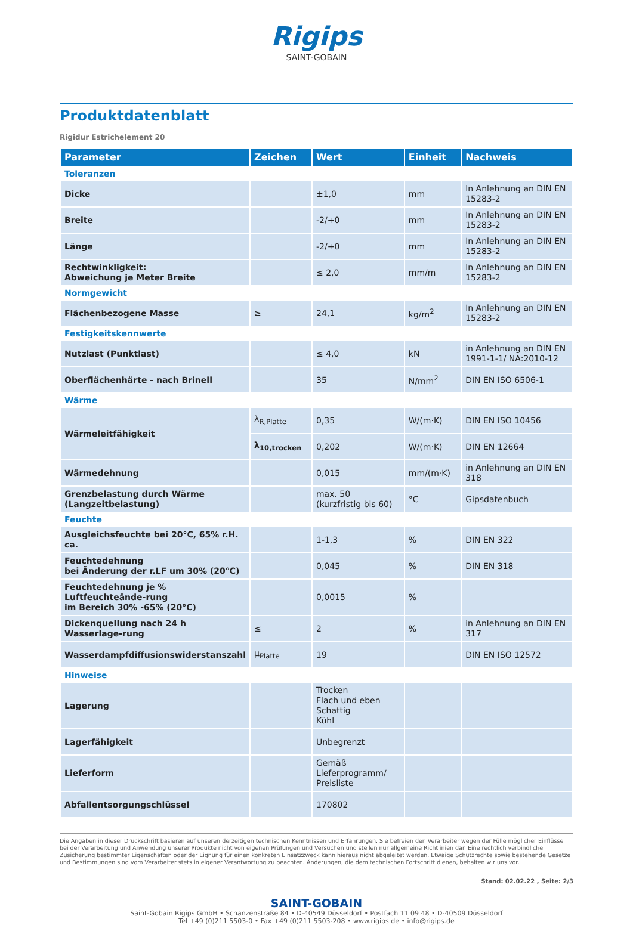Rigips
SAINT-GOBAIN
Produktdatenblatt
Rigidur Estrichelement 20
| Parameter | Zeichen | Wert | Einheit | Nachweis |
| --- | --- | --- | --- | --- |
| Toleranzen | | | | |
| Dicke | | ±1,0 | mm | In Anlehnung an DIN EN 15283-2 |
| Breite | | -2/+0 | mm | In Anlehnung an DIN EN 15283-2 |
| Länge | | -2/+0 | mm | In Anlehnung an DIN EN 15283-2 |
| Rechtwinkligkeit: Abweichung je Meter Breite | | ≤ 2,0 | mm/m | In Anlehnung an DIN EN 15283-2 |
| Normgewicht | | | | |
| Flächenbezogene Masse | ≥ | 24,1 | kg/m<sup>2</sup> | In Anlehnung an DIN EN 15283-2 |
| Festigkeitskennwerte | | | | |
| Nutzlast (Punktlast) | | ≤ 4,0 | kN | in Anlehnung an DIN EN 1991-1-1/ NA:2010-12 |
| Oberflächenhärte - nach Brinell | | 35 | N/mm<sup>2</sup> | DIN EN ISO 6506-1 |
| Wärme | | | | |
| Wärmeleitfähigkeit | λ<sub>R,Platte</sub> | 0,35 | W/(m·K) | DIN EN ISO 10456 |
| | λ<sub>10,trocken</sub> | 0,202 | W/(m·K) | DIN EN 12664 |
| Wärmedehnung | | 0,015 | mm/(m·K) | in Anlehnung an DIN EN 318 |
| Grenzbelastung durch Wärme (Langzeitbelastung) | | max. 50 (kurzfristig bis 60) | °C | Gipsdatenbuch |
| Feuchte | | | | |
| Ausgleichsfeuchte bei 20°C, 65% r.H. ca. | | 1-1,3 | % | DIN EN 322 |
| Feuchtedehnung bei Änderung der r.LF um 30% (20°C) | | 0,045 | % | DIN EN 318 |
| Feuchtedehnung je % Luftfeuchteände-rung im Bereich 30% -65% (20°C) | | 0,0015 | % | |
| Dickenquellung nach 24 h Wasserlage-rung | ≤ | 2 | % | in Anlehnung an DIN EN 317 |
| Wasserdampfdiffusionswiderstanszahl | μ<sub>Platte</sub> | 19 | | DIN EN ISO 12572 |
| Hinweise | | | | |
| Lagerung | | Trocken Flach und eben Schattig Kühl | | |
| Lagerfähigkeit | | Unbegrenzt | | |
| Lieferform | | Gemäß Lieferprogramm/ Preisliste | | |
| Abfallentsorgungschlüssel | | 170802 | | |
Die Angaben in dieser Druckschrift basieren auf unseren derzeitigen technischen Kenntnissen und Erfahrungen. Sie befreien den Verarbeiter wegen der Fülle möglicher Einflüsse bei der Verarbeitung und Anwendung unserer Produkte nicht von eigenen Prüfungen und Versuchen und stellen nur allgemeine Richtlinien dar. Eine rechtlich verbindliche Zusicherung bestimmter Eigenschaften oder der Eignung für einen konkreten Einsatzzweck kann hieraus nicht abgeleitet werden. Etwaige Schutzrechte sowie bestehende Gesetze und Bestimmungen sind vom Verarbeiter stets in eigener Verantwortung zu beachten. Änderungen, die dem technischen Fortschritt dienen, behalten wir uns vor.
Stand: 02.02.22 , Seite: 2/3
SAINT-GOBAIN
Saint-Gobain Rigips GmbH • Schanzenstraße 84 • D-40549 Düsseldorf • Postfach 11 09 48 • D-40509 Düsseldorf
Tel +49 (0)211 5503-0 • Fax +49 (0)211 5503-208 • www.rigips.de • info@rigips.de